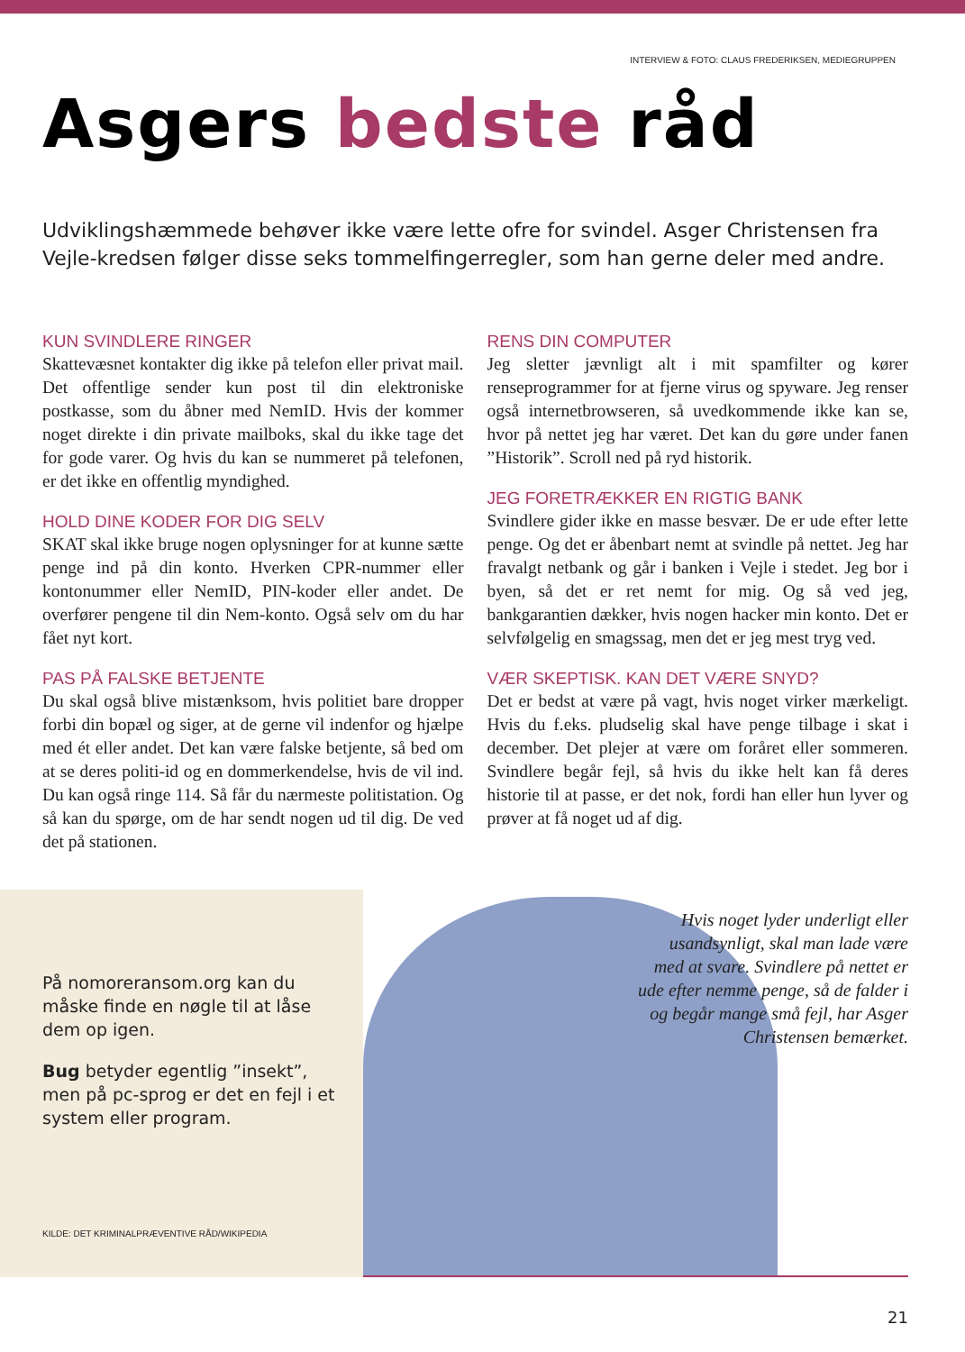INTERVIEW & FOTO: CLAUS FREDERIKSEN, MEDIEGRUPPEN
Asgers bedste råd
Udviklingshæmmede behøver ikke være lette ofre for svindel. Asger Christensen fra Vejle-kredsen følger disse seks tommelfingerregler, som han gerne deler med andre.
KUN SVINDLERE RINGER
Skattevæsnet kontakter dig ikke på telefon eller privat mail. Det offentlige sender kun post til din elektroniske postkasse, som du åbner med NemID. Hvis der kommer noget direkte i din private mailboks, skal du ikke tage det for gode varer. Og hvis du kan se nummeret på telefonen, er det ikke en offentlig myndighed.
HOLD DINE KODER FOR DIG SELV
SKAT skal ikke bruge nogen oplysninger for at kunne sætte penge ind på din konto. Hverken CPR-nummer eller kontonummer eller NemID, PIN-koder eller andet. De overfører pengene til din Nem-konto. Også selv om du har fået nyt kort.
PAS PÅ FALSKE BETJENTE
Du skal også blive mistænksom, hvis politiet bare dropper forbi din bopæl og siger, at de gerne vil indenfor og hjælpe med ét eller andet. Det kan være falske betjente, så bed om at se deres politi-id og en dommerkendelse, hvis de vil ind. Du kan også ringe 114. Så får du nærmeste politistation. Og så kan du spørge, om de har sendt nogen ud til dig. De ved det på stationen.
RENS DIN COMPUTER
Jeg sletter jævnligt alt i mit spamfilter og kører renseprogrammer for at fjerne virus og spyware. Jeg renser også internetbrowseren, så uvedkommende ikke kan se, hvor på nettet jeg har været. Det kan du gøre under fanen ”Historik”. Scroll ned på ryd historik.
JEG FORETRÆKKER EN RIGTIG BANK
Svindlere gider ikke en masse besvær. De er ude efter lette penge. Og det er åbenbart nemt at svindle på nettet. Jeg har fravalgt netbank og går i banken i Vejle i stedet. Jeg bor i byen, så det er ret nemt for mig. Og så ved jeg, bankgarantien dækker, hvis nogen hacker min konto. Det er selvfølgelig en smagssag, men det er jeg mest tryg ved.
VÆR SKEPTISK. KAN DET VÆRE SNYD?
Det er bedst at være på vagt, hvis noget virker mærkeligt. Hvis du f.eks. pludselig skal have penge tilbage i skat i december. Det plejer at være om foråret eller sommeren. Svindlere begår fejl, så hvis du ikke helt kan få deres historie til at passe, er det nok, fordi han eller hun lyver og prøver at få noget ud af dig.
På nomoreransom.org kan du måske finde en nøgle til at låse dem op igen.
Bug betyder egentlig ”insekt”, men på pc-sprog er det en fejl i et system eller program.
KILDE: DET KRIMINALPRÆVENTIVE RÅD/WIKIPEDIA
Hvis noget lyder underligt eller usandsynligt, skal man lade være med at svare. Svindlere på nettet er ude efter nemme penge, så de falder i og begår mange små fejl, har Asger Christensen bemærket.
21